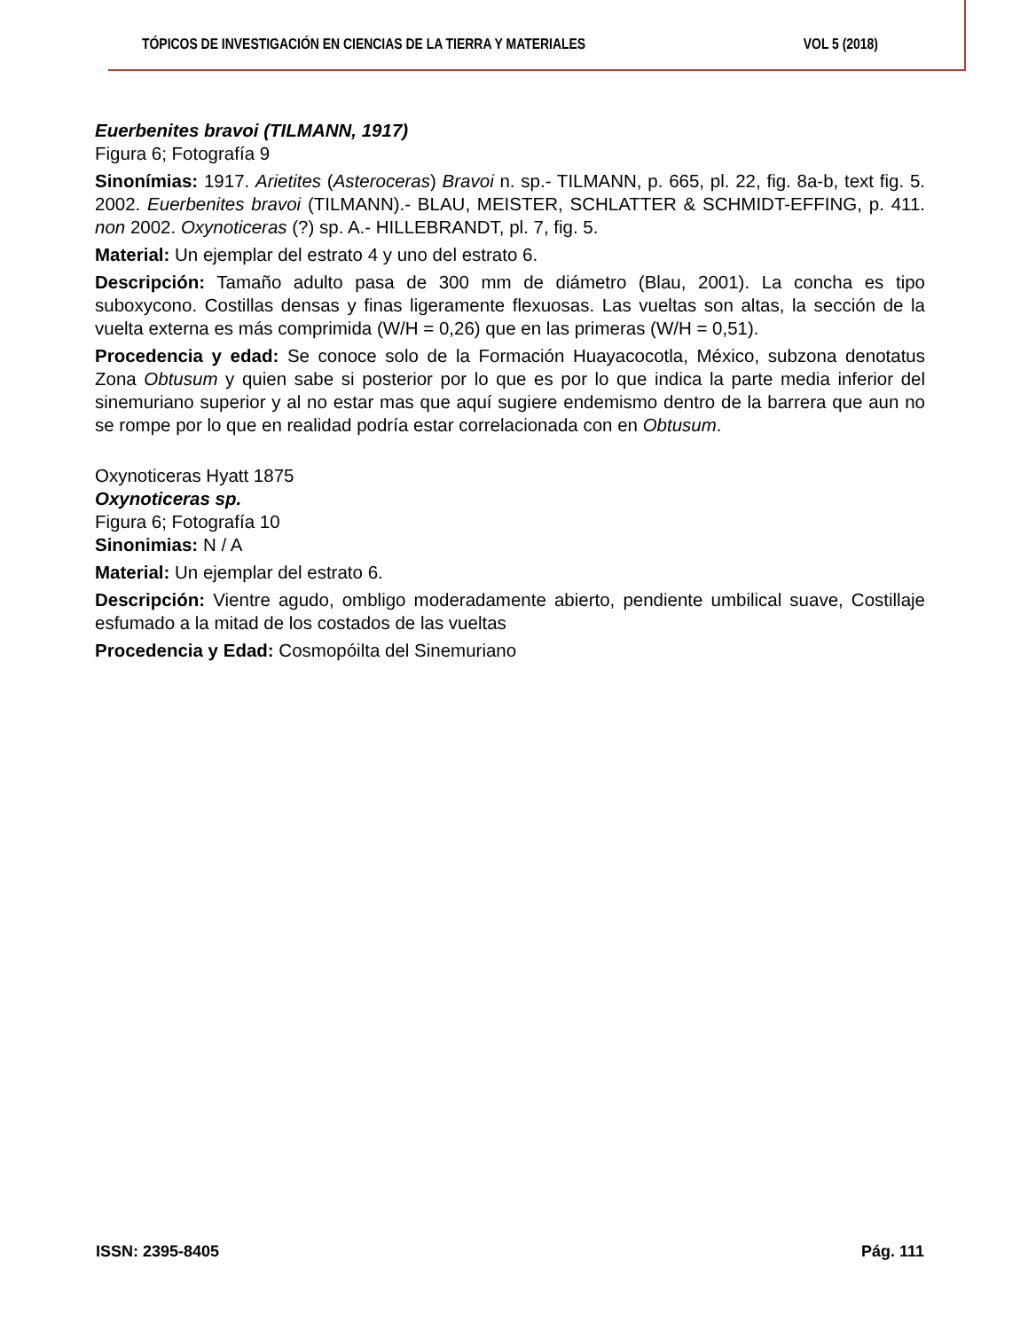TÓPICOS DE INVESTIGACIÓN EN CIENCIAS DE LA TIERRA Y MATERIALES VOL 5 (2018)
Euerbenites bravoi (TILMANN, 1917)
Figura 6; Fotografía 9
Sinonímias: 1917. Arietites (Asteroceras) Bravoi n. sp.- TILMANN, p. 665, pl. 22, fig. 8a-b, text fig. 5. 2002. Euerbenites bravoi (TILMANN).- BLAU, MEISTER, SCHLATTER & SCHMIDT-EFFING, p. 411. non 2002. Oxynoticeras (?) sp. A.- HILLEBRANDT, pl. 7, fig. 5.
Material: Un ejemplar del estrato 4 y uno del estrato 6.
Descripción: Tamaño adulto pasa de 300 mm de diámetro (Blau, 2001). La concha es tipo suboxycono. Costillas densas y finas ligeramente flexuosas. Las vueltas son altas, la sección de la vuelta externa es más comprimida (W/H = 0,26) que en las primeras (W/H = 0,51).
Procedencia y edad: Se conoce solo de la Formación Huayacocotla, México, subzona denotatus Zona Obtusum y quien sabe si posterior por lo que es por lo que indica la parte media inferior del sinemuriano superior y al no estar mas que aquí sugiere endemismo dentro de la barrera que aun no se rompe por lo que en realidad podría estar correlacionada con en Obtusum.
Oxynoticeras Hyatt 1875
Oxynoticeras sp.
Figura 6; Fotografía 10
Sinonimias: N / A
Material: Un ejemplar del estrato 6.
Descripción: Vientre agudo, ombligo moderadamente abierto, pendiente umbilical suave, Costillaje esfumado a la mitad de los costados de las vueltas
Procedencia y Edad: Cosmopóilta del Sinemuriano
ISSN: 2395-8405 Pág. 111